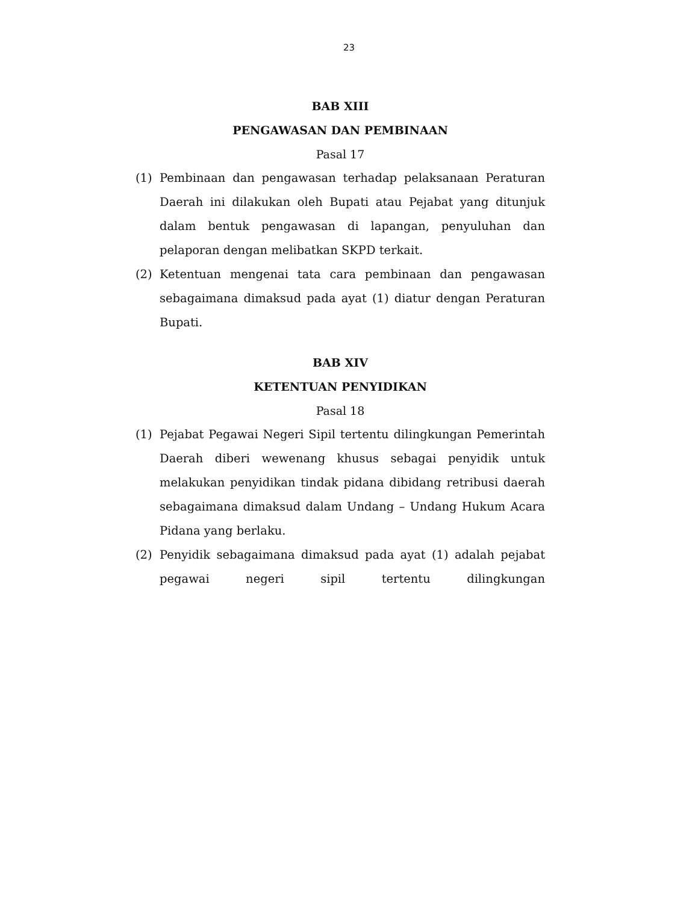23
BAB XIII
PENGAWASAN DAN PEMBINAAN
Pasal 17
(1) Pembinaan dan pengawasan terhadap pelaksanaan Peraturan Daerah ini dilakukan oleh Bupati atau Pejabat yang ditunjuk dalam bentuk pengawasan di lapangan, penyuluhan dan pelaporan dengan melibatkan SKPD terkait.
(2) Ketentuan mengenai tata cara pembinaan dan pengawasan sebagaimana dimaksud pada ayat (1) diatur dengan Peraturan Bupati.
BAB XIV
KETENTUAN PENYIDIKAN
Pasal 18
(1) Pejabat Pegawai Negeri Sipil tertentu dilingkungan Pemerintah Daerah diberi wewenang khusus sebagai penyidik untuk melakukan penyidikan tindak pidana dibidang retribusi daerah sebagaimana dimaksud dalam Undang – Undang Hukum Acara Pidana yang berlaku.
(2) Penyidik sebagaimana dimaksud pada ayat (1) adalah pejabat pegawai negeri sipil tertentu dilingkungan